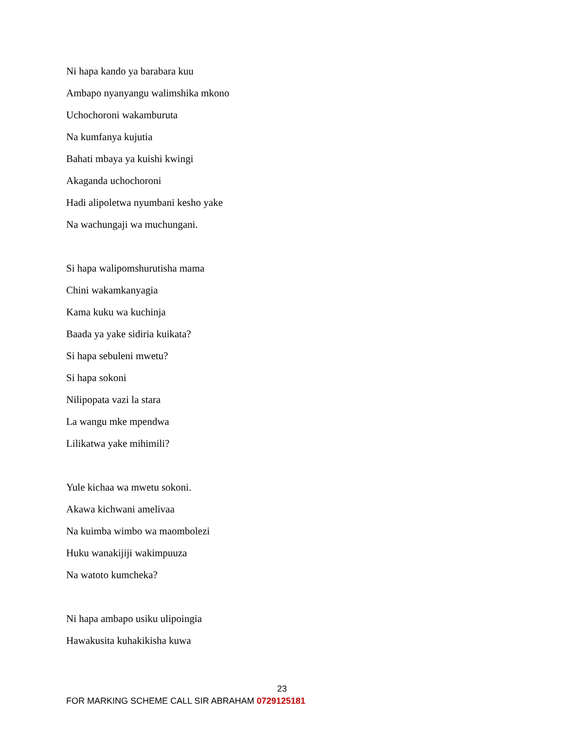Ni hapa kando ya barabara kuu
Ambapo nyanyangu walimshika mkono
Uchochoroni wakamburuta
Na kumfanya kujutia
Bahati mbaya ya kuishi kwingi
Akaganda uchochoroni
Hadi alipoletwa nyumbani kesho yake
Na wachungaji wa muchungani.
Si hapa walipomshurutisha mama
Chini wakamkanyagia
Kama kuku wa kuchinja
Baada ya yake sidiria kuikata?
Si hapa sebuleni mwetu?
Si hapa sokoni
Nilipopata vazi la stara
La wangu mke mpendwa
Lilikatwa yake mihimili?
Yule kichaa wa mwetu sokoni.
Akawa kichwani amelivaa
Na kuimba wimbo wa maombolezi
Huku wanakijiji wakimpuuza
Na watoto kumcheka?
Ni hapa ambapo usiku ulipoingia
Hawakusita kuhakikisha kuwa
23
FOR MARKING SCHEME CALL SIR ABRAHAM 0729125181